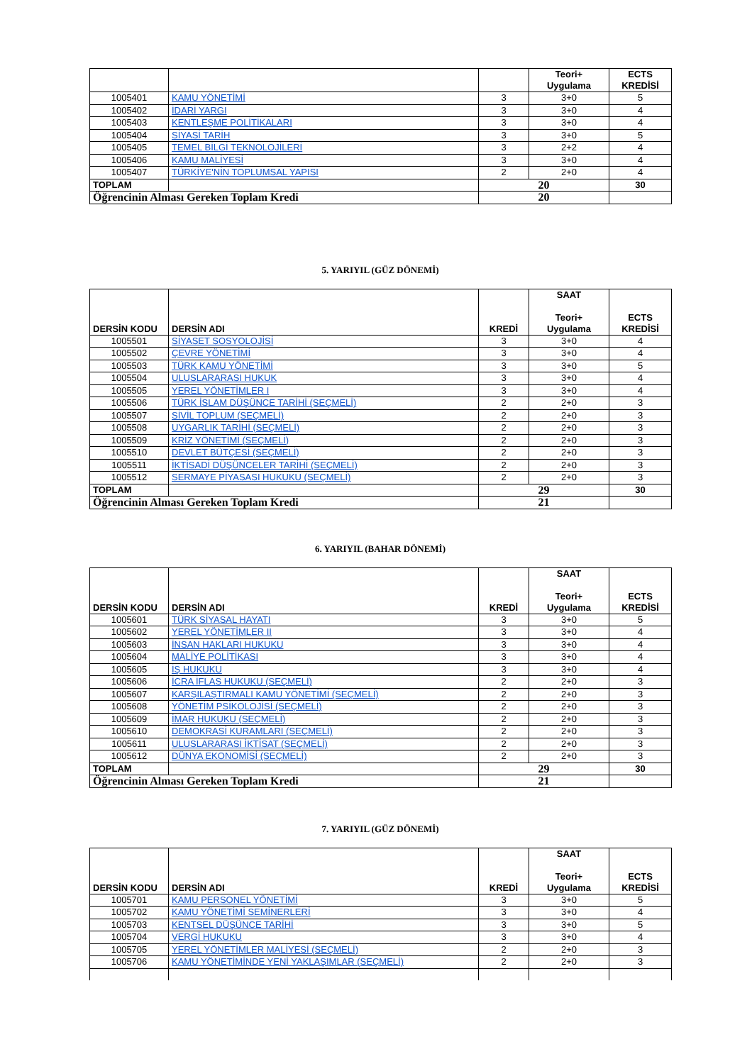| | | | Teori+ Uygulama | ECTS KREDİSİ |
| --- | --- | --- | --- | --- |
| 1005401 | KAMU YÖNETİMİ | 3 | 3+0 | 5 |
| 1005402 | İDARİ YARGI | 3 | 3+0 | 4 |
| 1005403 | KENTLEŞME POLİTİKALARI | 3 | 3+0 | 4 |
| 1005404 | SİYASİ TARİH | 3 | 3+0 | 5 |
| 1005405 | TEMEL BİLGİ TEKNOLOJİLERİ | 3 | 2+2 | 4 |
| 1005406 | KAMU MALİYESİ | 3 | 3+0 | 4 |
| 1005407 | TÜRKİYE'NİN TOPLUMSAL YAPISI | 2 | 2+0 | 4 |
| TOPLAM | | 20 | | 30 |
| Öğrencinin Alması Gereken Toplam Kredi | | 20 | | |
5. YARIYIL (GÜZ DÖNEMİ)
| DERSİN KODU | DERSİN ADI | KREDİ | SAAT Teori+ Uygulama | ECTS KREDİSİ |
| --- | --- | --- | --- | --- |
| 1005501 | SİYASET SOSYOLOJİSİ | 3 | 3+0 | 4 |
| 1005502 | ÇEVRE YÖNETİMİ | 3 | 3+0 | 4 |
| 1005503 | TÜRK KAMU YÖNETİMİ | 3 | 3+0 | 5 |
| 1005504 | ULUSLARARASI HUKUK | 3 | 3+0 | 4 |
| 1005505 | YEREL YÖNETİMLER I | 3 | 3+0 | 4 |
| 1005506 | TÜRK İSLAM DÜŞÜNCE TARİHİ (SEÇMELİ) | 2 | 2+0 | 3 |
| 1005507 | SİVİL TOPLUM (SEÇMELİ) | 2 | 2+0 | 3 |
| 1005508 | UYGARLIK TARİHİ (SEÇMELİ) | 2 | 2+0 | 3 |
| 1005509 | KRİZ YÖNETİMİ (SEÇMELİ) | 2 | 2+0 | 3 |
| 1005510 | DEVLET BÜTÇESİ (SEÇMELİ) | 2 | 2+0 | 3 |
| 1005511 | İKTİSADİ DÜŞÜNCELER TARİHİ (SEÇMELİ) | 2 | 2+0 | 3 |
| 1005512 | SERMAYE PİYASASI HUKUKU (SEÇMELİ) | 2 | 2+0 | 3 |
| TOPLAM | | 29 | | 30 |
| Öğrencinin Alması Gereken Toplam Kredi | | 21 | | |
6. YARIYIL (BAHAR DÖNEMİ)
| DERSİN KODU | DERSİN ADI | KREDİ | SAAT Teori+ Uygulama | ECTS KREDİSİ |
| --- | --- | --- | --- | --- |
| 1005601 | TÜRK SİYASAL HAYATI | 3 | 3+0 | 5 |
| 1005602 | YEREL YÖNETİMLER II | 3 | 3+0 | 4 |
| 1005603 | İNSAN HAKLARI HUKUKU | 3 | 3+0 | 4 |
| 1005604 | MALİYE POLİTİKASI | 3 | 3+0 | 4 |
| 1005605 | İŞ HUKUKU | 3 | 3+0 | 4 |
| 1005606 | İCRA İFLAS HUKUKU (SEÇMELİ) | 2 | 2+0 | 3 |
| 1005607 | KARŞILAŞTIRMALI KAMU YÖNETİMİ (SEÇMELİ) | 2 | 2+0 | 3 |
| 1005608 | YÖNETİM PSİKOLOJİSİ (SEÇMELİ) | 2 | 2+0 | 3 |
| 1005609 | İMAR HUKUKU (SEÇMELİ) | 2 | 2+0 | 3 |
| 1005610 | DEMOKRASİ KURAMLARI (SEÇMELİ) | 2 | 2+0 | 3 |
| 1005611 | ULUSLARARASI İKTİSAT (SEÇMELİ) | 2 | 2+0 | 3 |
| 1005612 | DÜNYA EKONOMİSİ (SEÇMELİ) | 2 | 2+0 | 3 |
| TOPLAM | | 29 | | 30 |
| Öğrencinin Alması Gereken Toplam Kredi | | 21 | | |
7. YARIYIL (GÜZ DÖNEMİ)
| DERSİN KODU | DERSİN ADI | KREDİ | SAAT Teori+ Uygulama | ECTS KREDİSİ |
| --- | --- | --- | --- | --- |
| 1005701 | KAMU PERSONEL YÖNETİMİ | 3 | 3+0 | 5 |
| 1005702 | KAMU YÖNETİMİ SEMİNERLERİ | 3 | 3+0 | 4 |
| 1005703 | KENTSEL DÜŞÜNCE TARİHİ | 3 | 3+0 | 5 |
| 1005704 | VERGİ HUKUKU | 3 | 3+0 | 4 |
| 1005705 | YEREL YÖNETİMLER MALİYESİ (SEÇMELİ) | 2 | 2+0 | 3 |
| 1005706 | KAMU YÖNETİMİNDE YENİ YAKLAŞIMLAR (SEÇMELİ) | 2 | 2+0 | 3 |